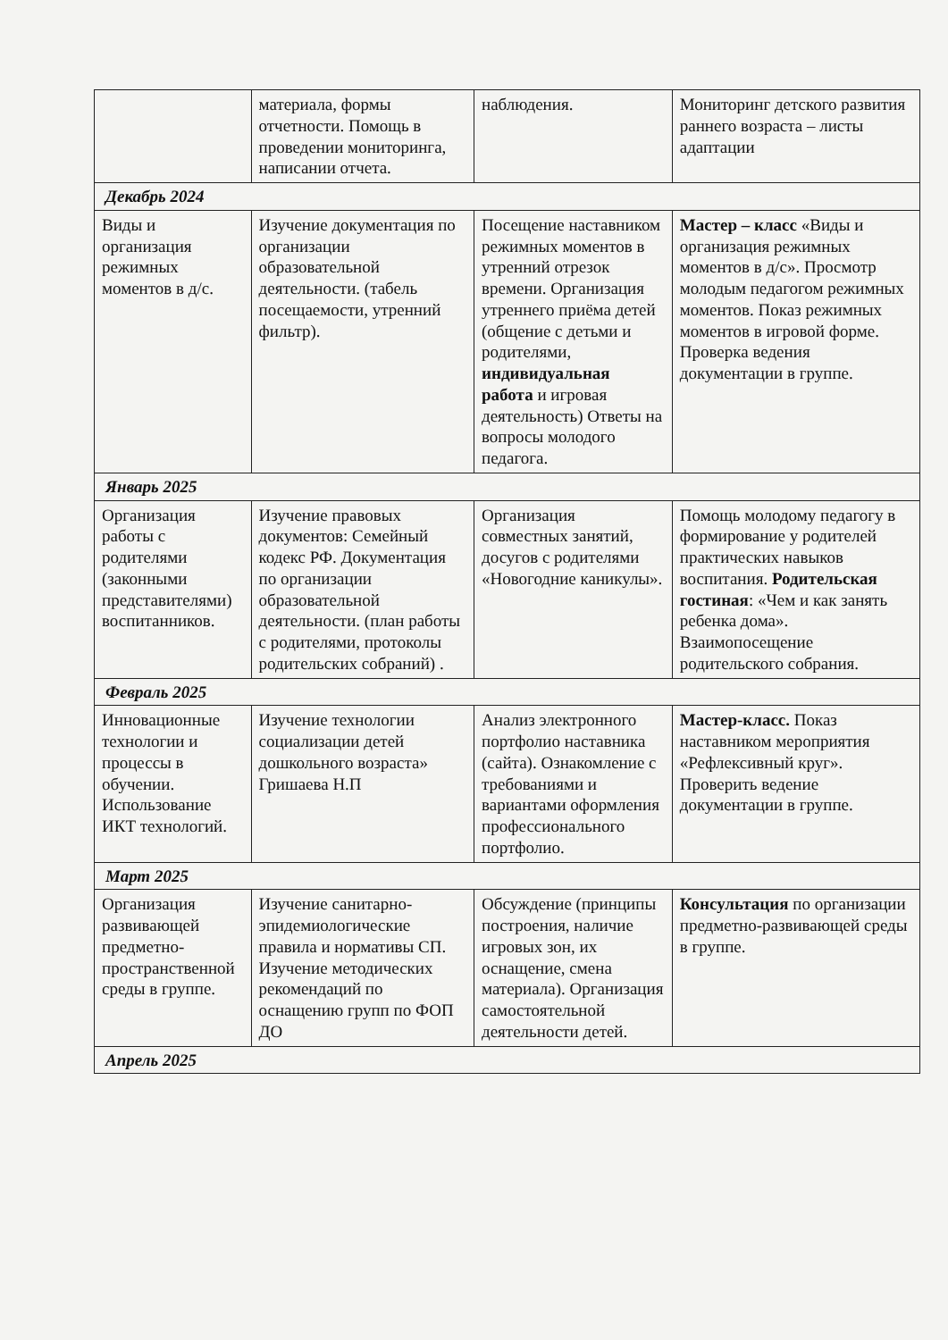| | материала, формы отчетности. Помощь в проведении мониторинга, написании отчета. | наблюдения. | Мониторинг детского развития раннего возраста – листы адаптации |
| Декабрь 2024 | | | |
| Виды и организация режимных моментов в д/с. | Изучение документация по организации образовательной деятельности. (табель посещаемости, утренний фильтр). | Посещение наставником режимных моментов в утренний отрезок времени. Организация утреннего приёма детей (общение с детьми и родителями, индивидуальная работа и игровая деятельность) Ответы на вопросы молодого педагога. | Мастер – класс «Виды и организация режимных моментов в д/с». Просмотр молодым педагогом режимных моментов. Показ режимных моментов в игровой форме. Проверка ведения документации в группе. |
| Январь 2025 | | | |
| Организация работы с родителями (законными представителями) воспитанников. | Изучение правовых документов: Семейный кодекс РФ. Документация по организации образовательной деятельности. (план работы с родителями, протоколы родительских собраний) . | Организация совместных занятий, досугов с родителями «Новогодние каникулы». | Помощь молодому педагогу в формирование у родителей практических навыков воспитания. Родительская гостиная : «Чем и как занять ребенка дома». Взаимопосещение родительского собрания. |
| Февраль 2025 | | | |
| Инновационные технологии и процессы в обучении. Использование ИКТ технологий. | Изучение технологии социализации детей дошкольного возраста» Гришаева Н.П | Анализ электронного портфолио наставника (сайта). Ознакомление с требованиями и вариантами оформления профессионального портфолио. | Мастер-класс. Показ наставником мероприятия «Рефлексивный круг». Проверить ведение документации в группе. |
| Март 2025 | | | |
| Организация развивающей предметно-пространственной среды в группе. | Изучение санитарно-эпидемиологические правила и нормативы СП. Изучение методических рекомендаций по оснащению групп по ФОП ДО | Обсуждение (принципы построения, наличие игровых зон, их оснащение, смена материала). Организация самостоятельной деятельности детей. | Консультация по организации предметно-развивающей среды в группе. |
| Апрель 2025 | | | |